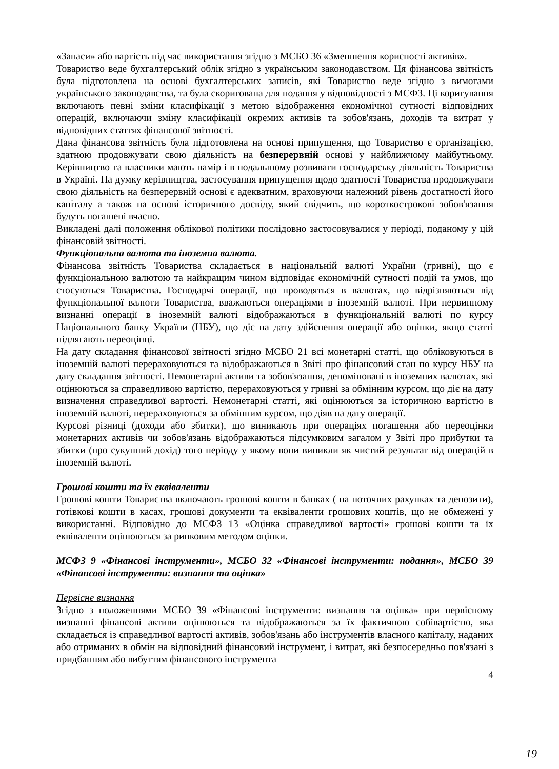«Запаси» або вартість під час використання згідно з МСБО 36 «Зменшення корисності активів».
Товариство веде бухгалтерський облік згідно з українським законодавством. Ця фінансова звітність була підготовлена на основі бухгалтерських записів, які Товариство веде згідно з вимогами українського законодавства, та була скоригована для подання у відповідності з МСФЗ. Ці коригування включають певні зміни класифікації з метою відображення економічної сутності відповідних операцій, включаючи зміну класифікації окремих активів та зобов'язань, доходів та витрат у відповідних статтях фінансової звітності.
Дана фінансова звітність була підготовлена на основі припущення, що Товариство є організацією, здатною продовжувати свою діяльність на безперервній основі у найближчому майбутньому. Керівництво та власники мають намір і в подальшому розвивати господарську діяльність Товариства в Україні. На думку керівництва, застосування припущення щодо здатності Товариства продовжувати свою діяльність на безперервній основі є адекватним, враховуючи належний рівень достатності його капіталу а також на основі історичного досвіду, який свідчить, що короткострокові зобов'язання будуть погашені вчасно.
Викладені далі положення облікової політики послідовно застосовувалися у періоді, поданому у цій фінансовій звітності.
Функціональна валюта та іноземна валюта.
Фінансова звітність Товариства складається в національній валюті України (гривні), що є функціональною валютою та найкращим чином відповідає економічній сутності подій та умов, що стосуються Товариства. Господарчі операції, що проводяться в валютах, що відрізняються від функціональної валюти Товариства, вважаються операціями в іноземній валюті. При первинному визнанні операції в іноземній валюті відображаються в функціональній валюті по курсу Національного банку України (НБУ), що діє на дату здійснення операції або оцінки, якщо статті підлягають переоцінці.
На дату складання фінансової звітності згідно МСБО 21 всі монетарні статті, що обліковуються в іноземній валюті перераховуються та відображаються в Звіті про фінансовий стан по курсу НБУ на дату складання звітності. Немонетарні активи та зобов'язання, деноміновані в іноземних валютах, які оцінюються за справедливою вартістю, перераховуються у гривні за обмінним курсом, що діє на дату визначення справедливої вартості. Немонетарні статті, які оцінюються за історичною вартістю в іноземній валюті, перераховуються за обмінним курсом, що діяв на дату операції.
Курсові різниці (доходи або збитки), що виникають при операціях погашення або переоцінки монетарних активів чи зобов'язань відображаються підсумковим загалом у Звіті про прибутки та збитки (про сукупний дохід) того періоду у якому вони виникли як чистий результат від операцій в іноземній валюті.
Грошові кошти та їх еквіваленти
Грошові кошти Товариства включають грошові кошти в банках ( на поточних рахунках та депозити), готівкові кошти в касах, грошові документи та еквіваленти грошових коштів, що не обмежені у використанні. Відповідно до МСФЗ 13 «Оцінка справедливої вартості» грошові кошти та їх еквіваленти оцінюються за ринковим методом оцінки.
МСФЗ 9 «Фінансові інструменти», МСБО 32 «Фінансові інструменти: подання», МСБО 39 «Фінансові інструменти: визнання та оцінка»
Первісне визнання
Згідно з положеннями МСБО 39 «Фінансові інструменти: визнання та оцінка» при первісному визнанні фінансові активи оцінюються та відображаються за їх фактичною собівартістю, яка складається із справедливої вартості активів, зобов'язань або інструментів власного капіталу, наданих або отриманих в обмін на відповідний фінансовий інструмент, і витрат, які безпосередньо пов'язані з придбанням або вибуттям фінансового інструмента
4
19